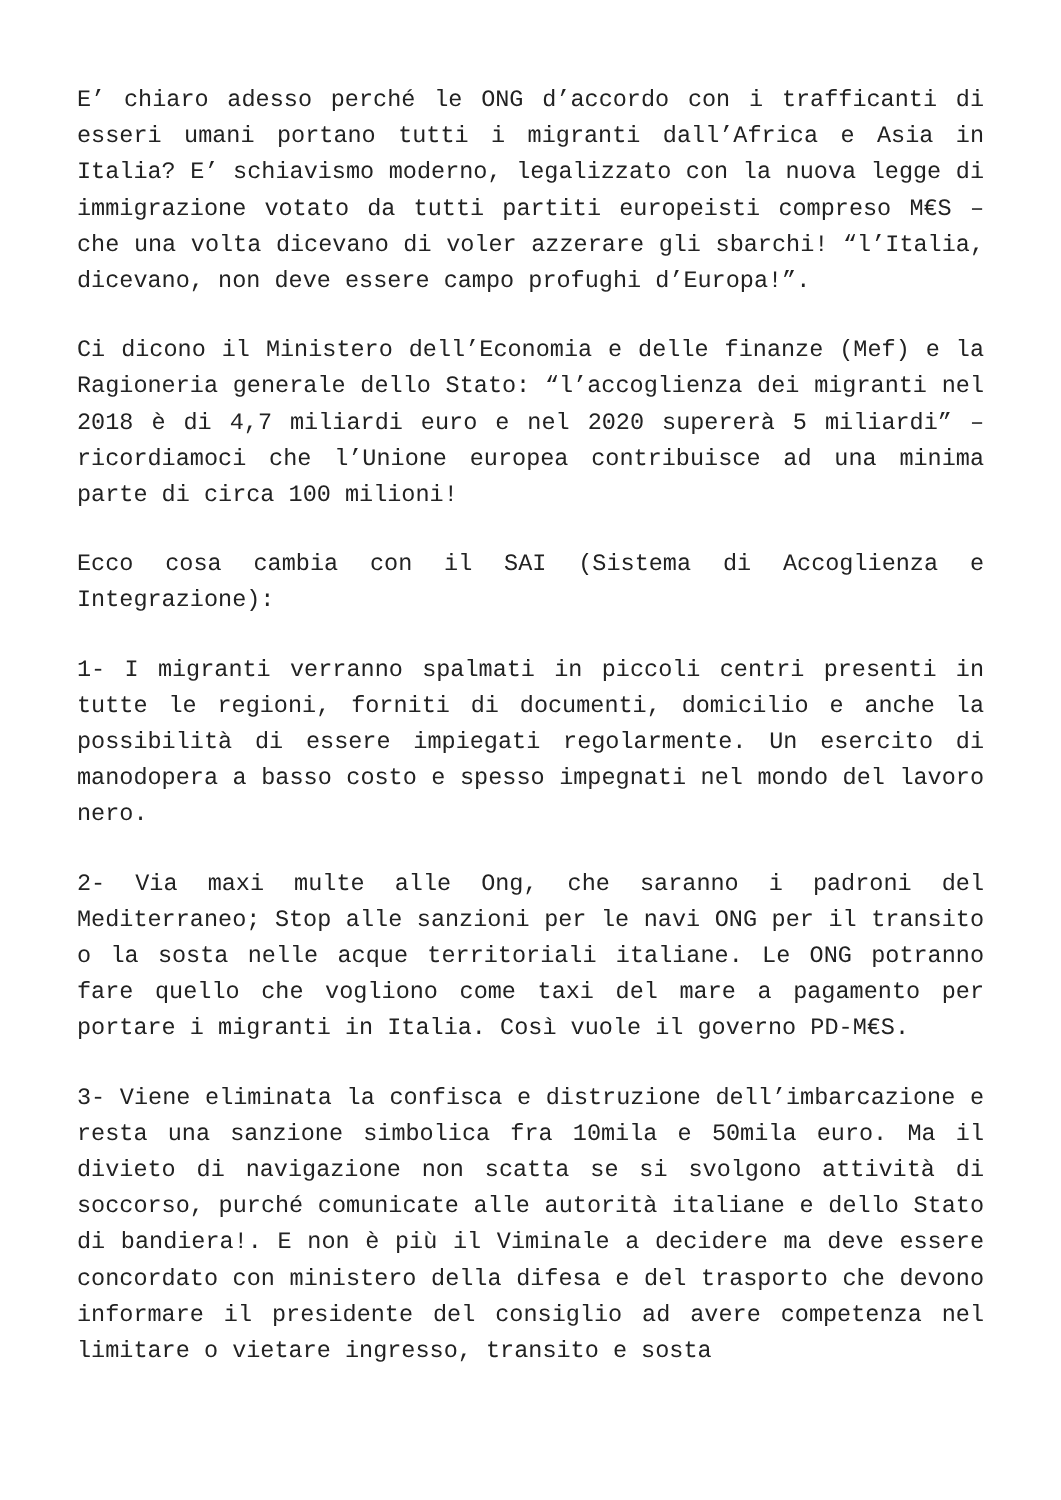E’ chiaro adesso perché le ONG d’accordo con i trafficanti di esseri umani portano tutti i migranti dall’Africa e Asia in Italia? E’ schiavismo moderno, legalizzato con la nuova legge di immigrazione votato da tutti partiti europeisti compreso M€S – che una volta dicevano di voler azzerare gli sbarchi! “l’Italia, dicevano, non deve essere campo profughi d’Europa!”.
Ci dicono il Ministero dell’Economia e delle finanze (Mef) e la Ragioneria generale dello Stato: “l’accoglienza dei migranti nel 2018 è di 4,7 miliardi euro e nel 2020 supererà 5 miliardi” – ricordiamoci che l’Unione europea contribuisce ad una minima parte di circa 100 milioni!
Ecco cosa cambia con il SAI (Sistema di Accoglienza e Integrazione):
1- I migranti verranno spalmati in piccoli centri presenti in tutte le regioni, forniti di documenti, domicilio e anche la possibilità di essere impiegati regolarmente. Un esercito di manodopera a basso costo e spesso impegnati nel mondo del lavoro nero.
2- Via maxi multe alle Ong, che saranno i padroni del Mediterraneo; Stop alle sanzioni per le navi ONG per il transito o la sosta nelle acque territoriali italiane. Le ONG potranno fare quello che vogliono come taxi del mare a pagamento per portare i migranti in Italia. Così vuole il governo PD-M€S.
3- Viene eliminata la confisca e distruzione dell’imbarcazione e resta una sanzione simbolica fra 10mila e 50mila euro. Ma il divieto di navigazione non scatta se si svolgono attività di soccorso, purché comunicate alle autorità italiane e dello Stato di bandiera!. E non è più il Viminale a decidere ma deve essere concordato con ministero della difesa e del trasporto che devono informare il presidente del consiglio ad avere competenza nel limitare o vietare ingresso, transito e sosta